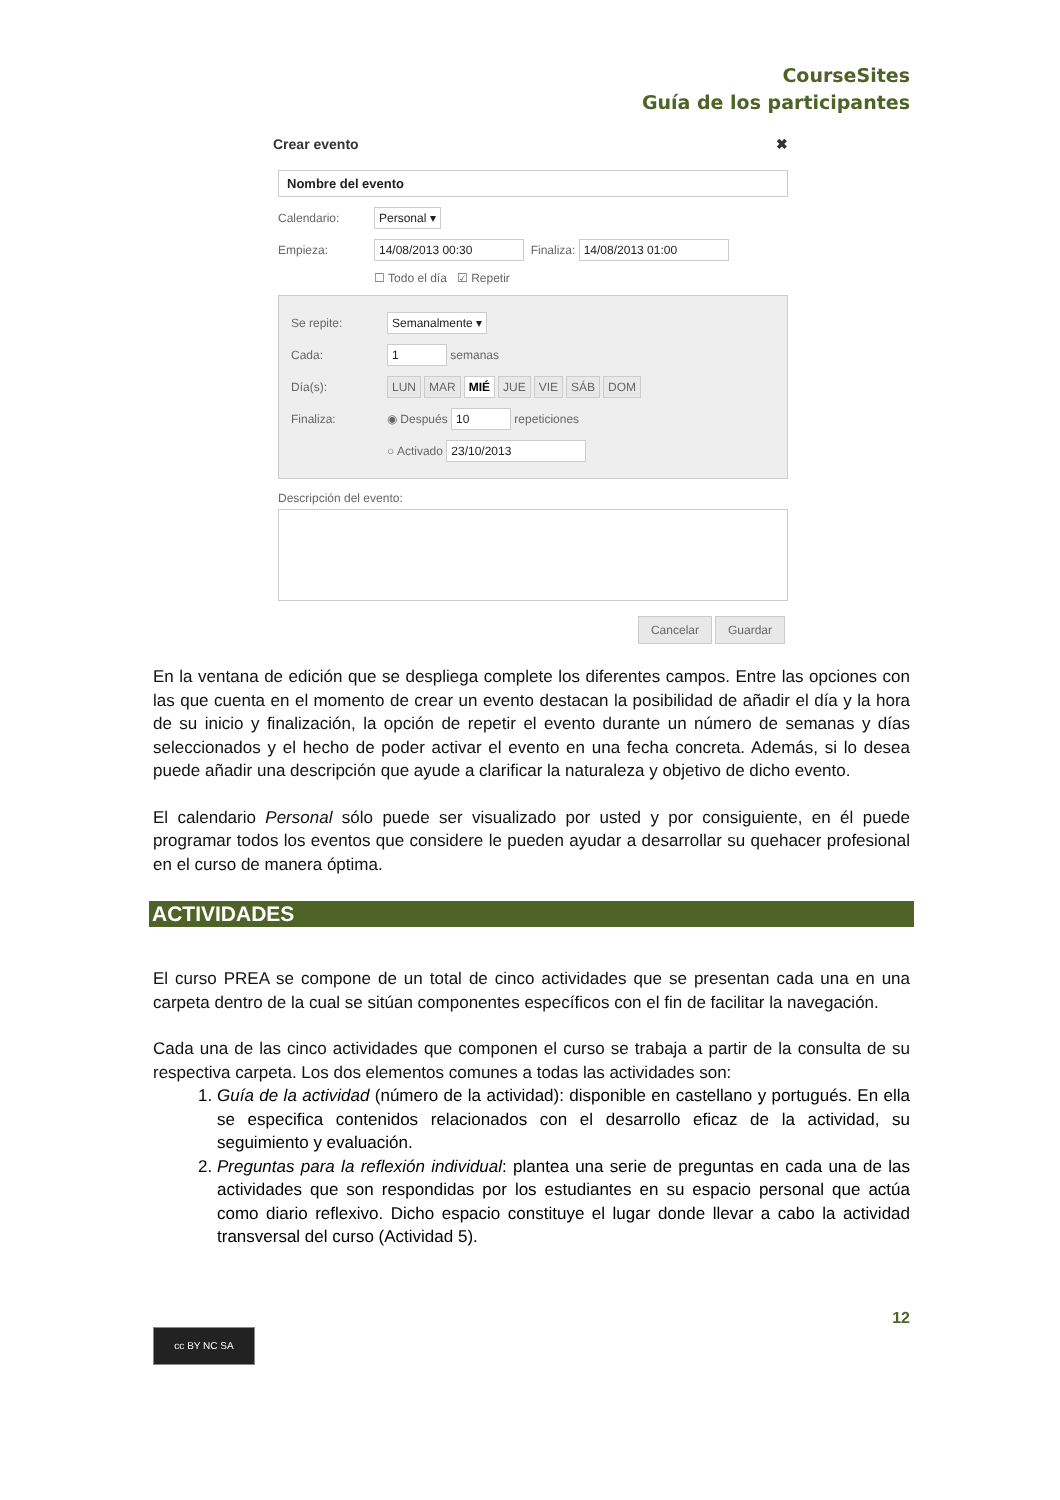CourseSites
Guía de los participantes
Crear evento ✖
Nombre del evento
Calendario: Personal ▾
Empieza: 14/08/2013 00:30 Finaliza: 14/08/2013 01:00
☐ Todo el día ☑ Repetir
Se repite: Semanalmente ▾
Cada: 1 semanas
Día(s): LUN MAR MIÉ JUE VIE SÁB DOM
Finaliza: ◉ Después 10 repeticiones
○ Activado 23/10/2013
Descripción del evento:
Cancelar Guardar
En la ventana de edición que se despliega complete los diferentes campos. Entre las opciones con las que cuenta en el momento de crear un evento destacan la posibilidad de añadir el día y la hora de su inicio y finalización, la opción de repetir el evento durante un número de semanas y días seleccionados y el hecho de poder activar el evento en una fecha concreta. Además, si lo desea puede añadir una descripción que ayude a clarificar la naturaleza y objetivo de dicho evento.
El calendario Personal sólo puede ser visualizado por usted y por consiguiente, en él puede programar todos los eventos que considere le pueden ayudar a desarrollar su quehacer profesional en el curso de manera óptima.
ACTIVIDADES
El curso PREA se compone de un total de cinco actividades que se presentan cada una en una carpeta dentro de la cual se sitúan componentes específicos con el fin de facilitar la navegación.
Cada una de las cinco actividades que componen el curso se trabaja a partir de la consulta de su respectiva carpeta. Los dos elementos comunes a todas las actividades son:
1. Guía de la actividad (número de la actividad): disponible en castellano y portugués. En ella se especifica contenidos relacionados con el desarrollo eficaz de la actividad, su seguimiento y evaluación.
2. Preguntas para la reflexión individual: plantea una serie de preguntas en cada una de las actividades que son respondidas por los estudiantes en su espacio personal que actúa como diario reflexivo. Dicho espacio constituye el lugar donde llevar a cabo la actividad transversal del curso (Actividad 5).
12
cc BY NC SA